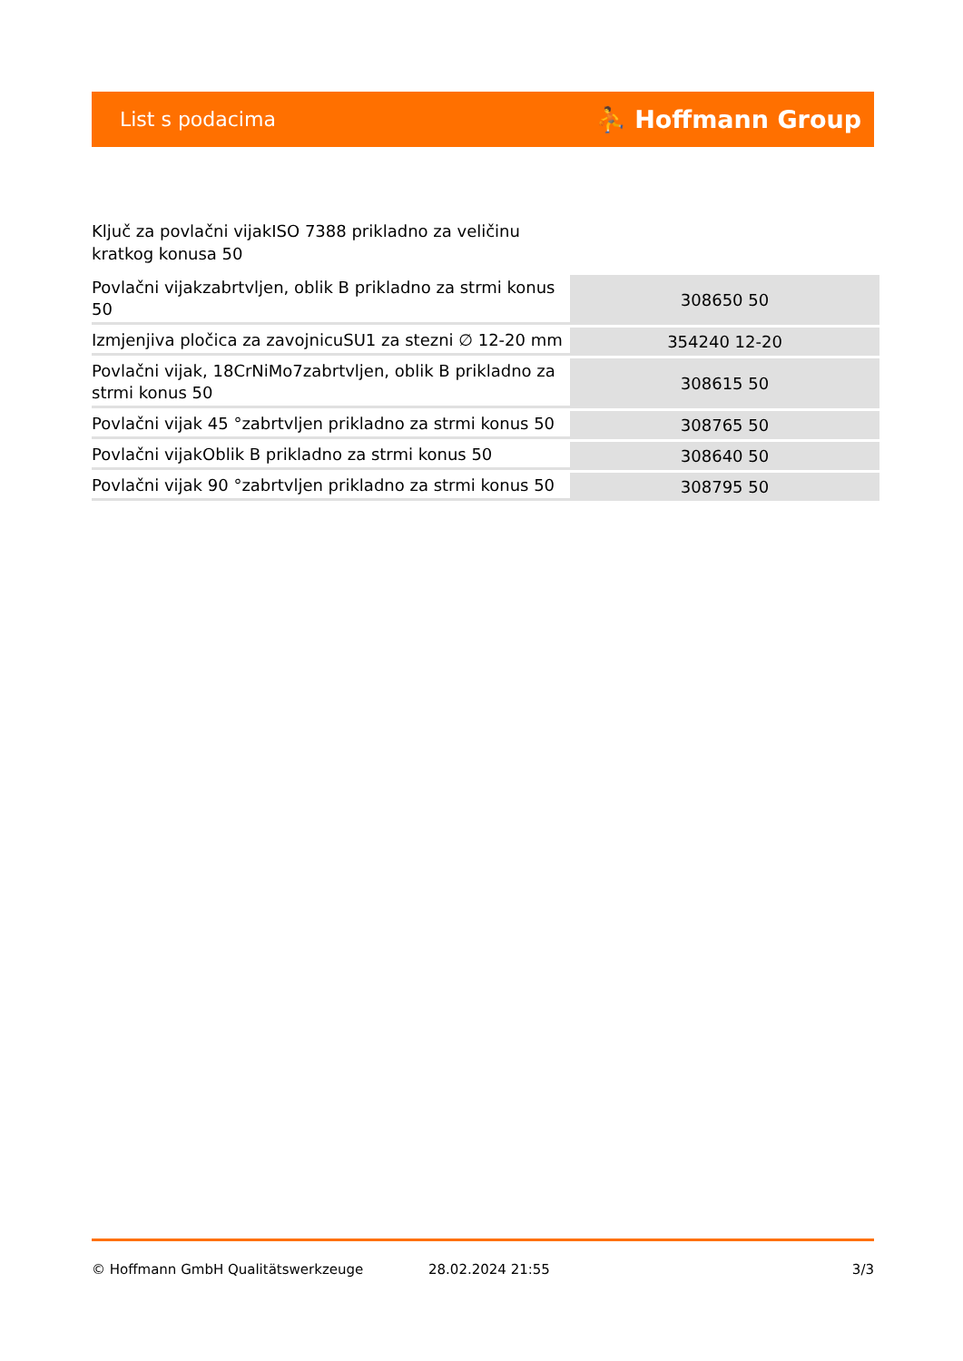List s podacima ⛹ Hoffmann Group
Ključ za povlačni vijakISO 7388 prikladno za veličinu kratkog konusa 50
| Povlačni vijakzabrtvljen, oblik B prikladno za strmi konus 50 | 308650 50 |
| Izmjenjiva pločica za zavojnicuSU1 za stezni ∅ 12-20 mm | 354240 12-20 |
| Povlačni vijak, 18CrNiMo7zabrtvljen, oblik B prikladno za strmi konus 50 | 308615 50 |
| Povlačni vijak 45 °zabrtvljen prikladno za strmi konus 50 | 308765 50 |
| Povlačni vijakOblik B prikladno za strmi konus 50 | 308640 50 |
| Povlačni vijak 90 °zabrtvljen prikladno za strmi konus 50 | 308795 50 |
© Hoffmann GmbH Qualitätswerkzeuge 28.02.2024 21:55 3/3